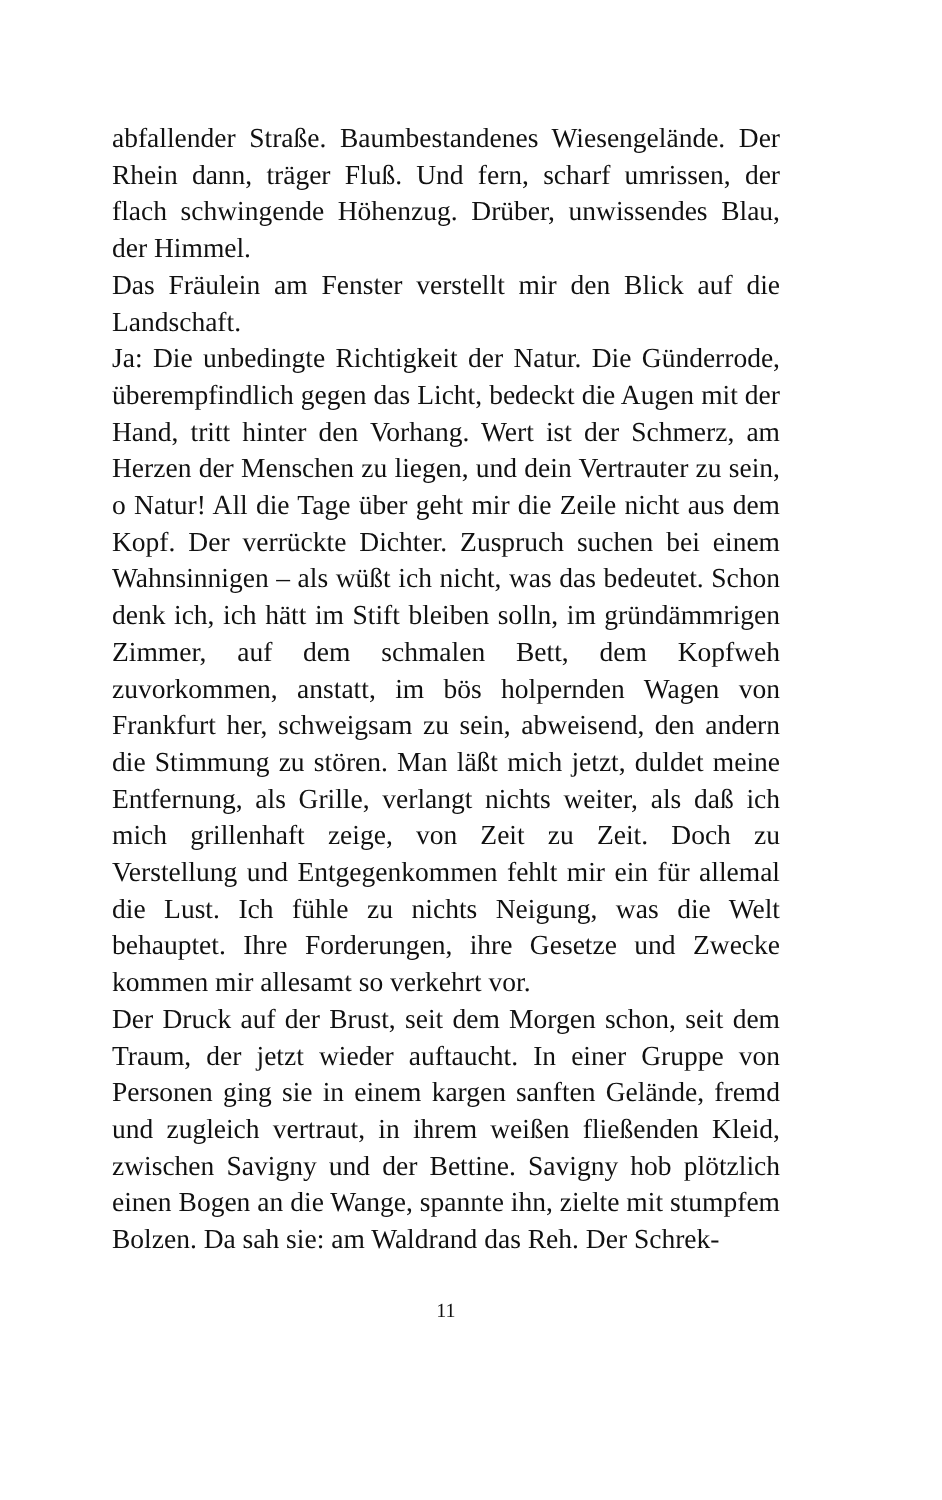abfallender Straße. Baumbestandenes Wiesengelände. Der Rhein dann, träger Fluß. Und fern, scharf umrissen, der flach schwingende Höhenzug. Drüber, unwissendes Blau, der Himmel.
Das Fräulein am Fenster verstellt mir den Blick auf die Landschaft.
Ja: Die unbedingte Richtigkeit der Natur. Die Günderrode, überempfindlich gegen das Licht, bedeckt die Augen mit der Hand, tritt hinter den Vorhang. Wert ist der Schmerz, am Herzen der Menschen zu liegen, und dein Vertrauter zu sein, o Natur! All die Tage über geht mir die Zeile nicht aus dem Kopf. Der verrückte Dichter. Zuspruch suchen bei einem Wahnsinnigen – als wüßt ich nicht, was das bedeutet. Schon denk ich, ich hätt im Stift bleiben solln, im gründämmrigen Zimmer, auf dem schmalen Bett, dem Kopfweh zuvorkommen, anstatt, im bös holpernden Wagen von Frankfurt her, schweigsam zu sein, abweisend, den andern die Stimmung zu stören. Man läßt mich jetzt, duldet meine Entfernung, als Grille, verlangt nichts weiter, als daß ich mich grillenhaft zeige, von Zeit zu Zeit. Doch zu Verstellung und Entgegenkommen fehlt mir ein für allemal die Lust. Ich fühle zu nichts Neigung, was die Welt behauptet. Ihre Forderungen, ihre Gesetze und Zwecke kommen mir allesamt so verkehrt vor.
Der Druck auf der Brust, seit dem Morgen schon, seit dem Traum, der jetzt wieder auftaucht. In einer Gruppe von Personen ging sie in einem kargen sanften Gelände, fremd und zugleich vertraut, in ihrem weißen fließenden Kleid, zwischen Savigny und der Bettine. Savigny hob plötzlich einen Bogen an die Wange, spannte ihn, zielte mit stumpfem Bolzen. Da sah sie: am Waldrand das Reh. Der Schrek-
11